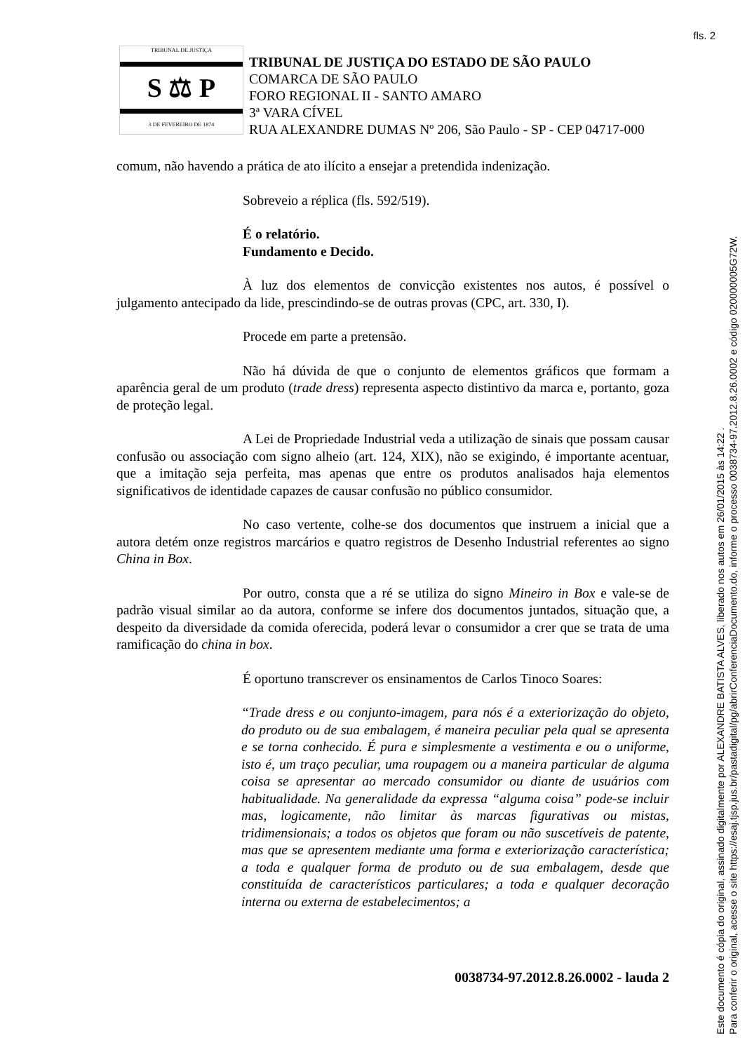fls. 2
TRIBUNAL DE JUSTIÇA
S ⚖ P
3 DE FEVEREIRO DE 1874
TRIBUNAL DE JUSTIÇA DO ESTADO DE SÃO PAULO
COMARCA DE SÃO PAULO
FORO REGIONAL II - SANTO AMARO
3ª VARA CÍVEL
RUA ALEXANDRE DUMAS Nº 206, São Paulo - SP - CEP 04717-000
comum, não havendo a prática de ato ilícito a ensejar a pretendida indenização.
Sobreveio a réplica (fls. 592/519).
É o relatório.
Fundamento e Decido.
À luz dos elementos de convicção existentes nos autos, é possível o julgamento antecipado da lide, prescindindo-se de outras provas (CPC, art. 330, I).
Procede em parte a pretensão.
Não há dúvida de que o conjunto de elementos gráficos que formam a aparência geral de um produto (trade dress) representa aspecto distintivo da marca e, portanto, goza de proteção legal.
A Lei de Propriedade Industrial veda a utilização de sinais que possam causar confusão ou associação com signo alheio (art. 124, XIX), não se exigindo, é importante acentuar, que a imitação seja perfeita, mas apenas que entre os produtos analisados haja elementos significativos de identidade capazes de causar confusão no público consumidor.
No caso vertente, colhe-se dos documentos que instruem a inicial que a autora detém onze registros marcários e quatro registros de Desenho Industrial referentes ao signo China in Box.
Por outro, consta que a ré se utiliza do signo Mineiro in Box e vale-se de padrão visual similar ao da autora, conforme se infere dos documentos juntados, situação que, a despeito da diversidade da comida oferecida, poderá levar o consumidor a crer que se trata de uma ramificação do china in box.
É oportuno transcrever os ensinamentos de Carlos Tinoco Soares:
“Trade dress e ou conjunto-imagem, para nós é a exteriorização do objeto, do produto ou de sua embalagem, é maneira peculiar pela qual se apresenta e se torna conhecido. É pura e simplesmente a vestimenta e ou o uniforme, isto é, um traço peculiar, uma roupagem ou a maneira particular de alguma coisa se apresentar ao mercado consumidor ou diante de usuários com habitualidade. Na generalidade da expressa “alguma coisa” pode-se incluir mas, logicamente, não limitar às marcas figurativas ou mistas, tridimensionais; a todos os objetos que foram ou não suscetíveis de patente, mas que se apresentem mediante uma forma e exteriorização característica; a toda e qualquer forma de produto ou de sua embalagem, desde que constituída de característicos particulares; a toda e qualquer decoração interna ou externa de estabelecimentos; a
0038734-97.2012.8.26.0002 - lauda 2
Este documento é cópia do original, assinado digitalmente por ALEXANDRE BATISTA ALVES, liberado nos autos em 26/01/2015 às 14:22 .
Para conferir o original, acesse o site https://esaj.tjsp.jus.br/pastadigital/pg/abrirConferenciaDocumento.do, informe o processo 0038734-97.2012.8.26.0002 e código 020000005G72W.